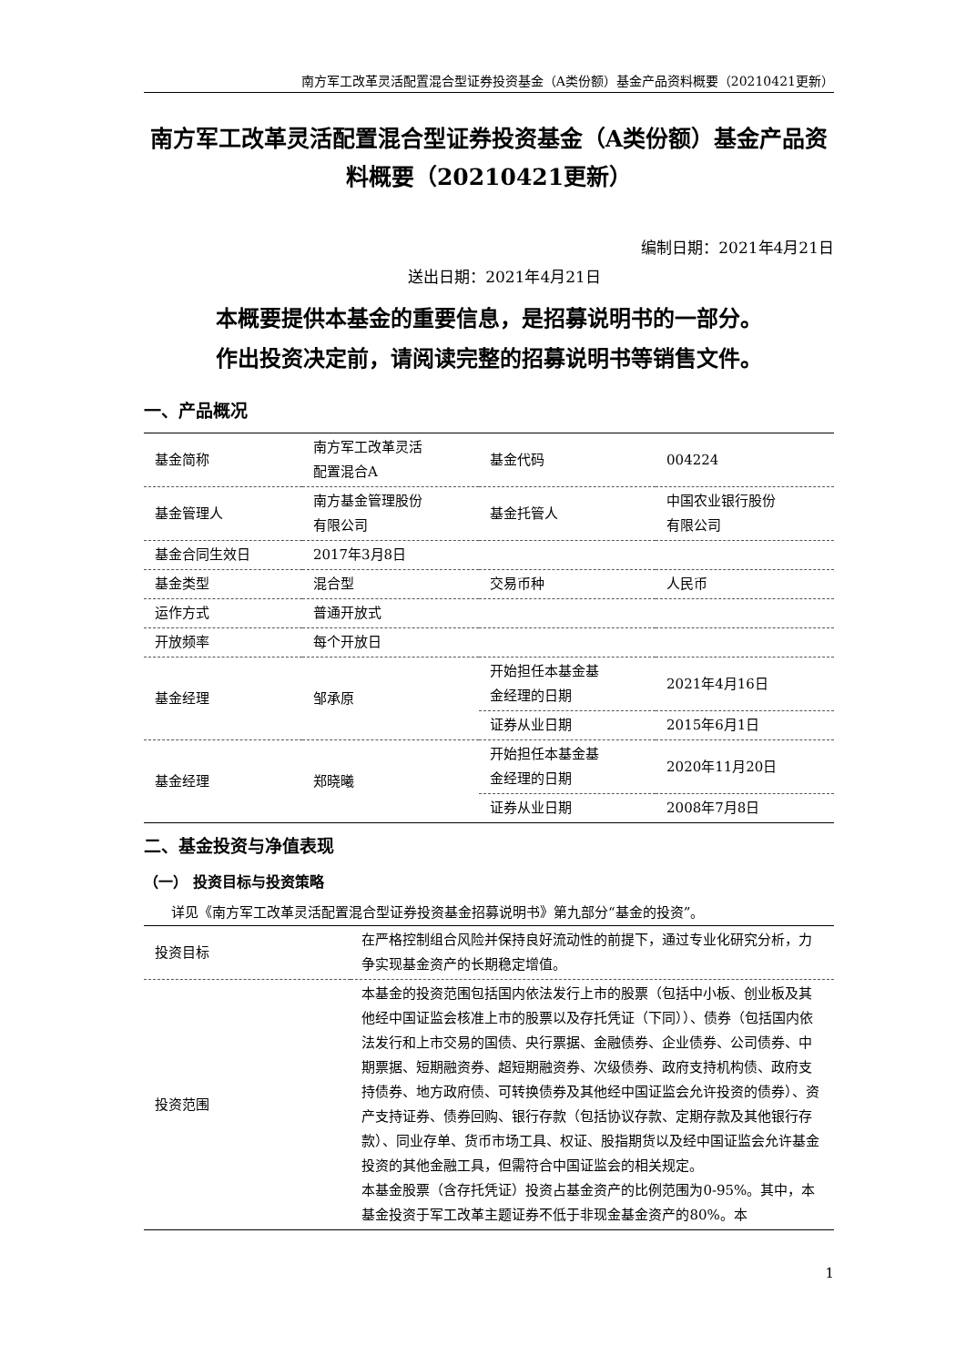南方军工改革灵活配置混合型证券投资基金（A类份额）基金产品资料概要（20210421更新）
南方军工改革灵活配置混合型证券投资基金（A类份额）基金产品资料概要（20210421更新）
编制日期：2021年4月21日
送出日期：2021年4月21日
本概要提供本基金的重要信息，是招募说明书的一部分。
作出投资决定前，请阅读完整的招募说明书等销售文件。
一、产品概况
| 基金简称 | 南方军工改革灵活 配置混合A | 基金代码 | 004224 |
| 基金管理人 | 南方基金管理股份 有限公司 | 基金托管人 | 中国农业银行股份 有限公司 |
| 基金合同生效日 | 2017年3月8日 | | |
| 基金类型 | 混合型 | 交易币种 | 人民币 |
| 运作方式 | 普通开放式 | | |
| 开放频率 | 每个开放日 | | |
| 基金经理 | 邹承原 | 开始担任本基金基 金经理的日期 | 2021年4月16日 |
| | | 证券从业日期 | 2015年6月1日 |
| 基金经理 | 郑晓曦 | 开始担任本基金基 金经理的日期 | 2020年11月20日 |
| | | 证券从业日期 | 2008年7月8日 |
二、基金投资与净值表现
（一） 投资目标与投资策略
详见《南方军工改革灵活配置混合型证券投资基金招募说明书》第九部分“基金的投资”。
| 投资目标 | 在严格控制组合风险并保持良好流动性的前提下，通过专业化研究分析，力争实现基金资产的长期稳定增值。 |
| 投资范围 | 本基金的投资范围包括国内依法发行上市的股票（包括中小板、创业板及其他经中国证监会核准上市的股票以及存托凭证（下同））、债券（包括国内依法发行和上市交易的国债、央行票据、金融债券、企业债券、公司债券、中期票据、短期融资券、超短期融资券、次级债券、政府支持机构债、政府支持债券、地方政府债、可转换债券及其他经中国证监会允许投资的债券）、资产支持证券、债券回购、银行存款（包括协议存款、定期存款及其他银行存款）、同业存单、货币市场工具、权证、股指期货以及经中国证监会允许基金投资的其他金融工具，但需符合中国证监会的相关规定。 本基金股票（含存托凭证）投资占基金资产的比例范围为0-95%。其中，本基金投资于军工改革主题证券不低于非现金基金资产的80%。本 |
1